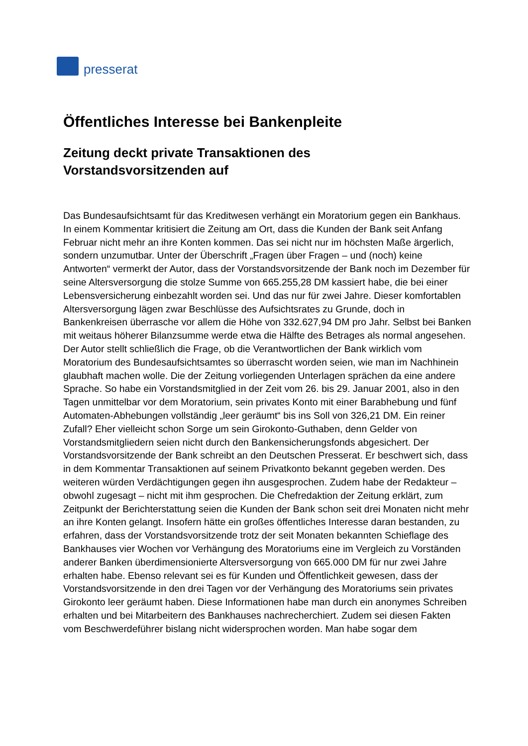presserat
Öffentliches Interesse bei Bankenpleite
Zeitung deckt private Transaktionen des
Vorstandsvorsitzenden auf
Das Bundesaufsichtsamt für das Kreditwesen verhängt ein Moratorium gegen ein Bankhaus. In einem Kommentar kritisiert die Zeitung am Ort, dass die Kunden der Bank seit Anfang Februar nicht mehr an ihre Konten kommen. Das sei nicht nur im höchsten Maße ärgerlich, sondern unzumutbar. Unter der Überschrift „Fragen über Fragen – und (noch) keine Antworten“ vermerkt der Autor, dass der Vorstandsvorsitzende der Bank noch im Dezember für seine Altersversorgung die stolze Summe von 665.255,28 DM kassiert habe, die bei einer Lebensversicherung einbezahlt worden sei. Und das nur für zwei Jahre. Dieser komfortablen Altersversorgung lägen zwar Beschlüsse des Aufsichtsrates zu Grunde, doch in Bankenkreisen überrasche vor allem die Höhe von 332.627,94 DM pro Jahr. Selbst bei Banken mit weitaus höherer Bilanzsumme werde etwa die Hälfte des Betrages als normal angesehen. Der Autor stellt schließlich die Frage, ob die Verantwortlichen der Bank wirklich vom Moratorium des Bundesaufsichtsamtes so überrascht worden seien, wie man im Nachhinein glaubhaft machen wolle. Die der Zeitung vorliegenden Unterlagen sprächen da eine andere Sprache. So habe ein Vorstandsmitglied in der Zeit vom 26. bis 29. Januar 2001, also in den Tagen unmittelbar vor dem Moratorium, sein privates Konto mit einer Barabhebung und fünf Automaten-Abhebungen vollständig „leer geräumt“ bis ins Soll von 326,21 DM. Ein reiner Zufall? Eher vielleicht schon Sorge um sein Girokonto-Guthaben, denn Gelder von Vorstandsmitgliedern seien nicht durch den Bankensicherungsfonds abgesichert. Der Vorstandsvorsitzende der Bank schreibt an den Deutschen Presserat. Er beschwert sich, dass in dem Kommentar Transaktionen auf seinem Privatkonto bekannt gegeben werden. Des weiteren würden Verdächtigungen gegen ihn ausgesprochen. Zudem habe der Redakteur – obwohl zugesagt – nicht mit ihm gesprochen. Die Chefredaktion der Zeitung erklärt, zum Zeitpunkt der Berichterstattung seien die Kunden der Bank schon seit drei Monaten nicht mehr an ihre Konten gelangt. Insofern hätte ein großes öffentliches Interesse daran bestanden, zu erfahren, dass der Vorstandsvorsitzende trotz der seit Monaten bekannten Schieflage des Bankhauses vier Wochen vor Verhängung des Moratoriums eine im Vergleich zu Vorständen anderer Banken überdimensionierte Altersversorgung von 665.000 DM für nur zwei Jahre erhalten habe. Ebenso relevant sei es für Kunden und Öffentlichkeit gewesen, dass der Vorstandsvorsitzende in den drei Tagen vor der Verhängung des Moratoriums sein privates Girokonto leer geräumt haben. Diese Informationen habe man durch ein anonymes Schreiben erhalten und bei Mitarbeitern des Bankhauses nachrecherchiert. Zudem sei diesen Fakten vom Beschwerdeführer bislang nicht widersprochen worden. Man habe sogar dem